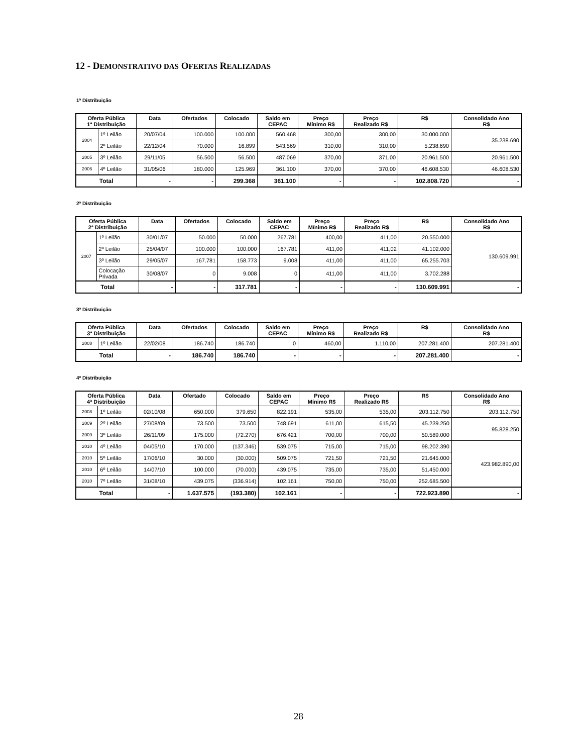12 - DEMONSTRATIVO DAS OFERTAS REALIZADAS
1ª Distribuição
| Oferta Pública 1ª Distribuição | | Data | Ofertados | Colocado | Saldo em CEPAC | Preço Mínimo R$ | Preço Realizado R$ | R$ | Consolidado Ano R$ |
| --- | --- | --- | --- | --- | --- | --- | --- | --- | --- |
| 2004 | 1º Leilão | 20/07/04 | 100.000 | 100.000 | 560.468 | 300,00 | 300,00 | 30.000.000 | 35.238.690 |
| | 2º Leilão | 22/12/04 | 70.000 | 16.899 | 543.569 | 310,00 | 310,00 | 5.238.690 | |
| 2005 | 3º Leilão | 29/11/05 | 56.500 | 56.500 | 487.069 | 370,00 | 371,00 | 20.961.500 | 20.961.500 |
| 2006 | 4º Leilão | 31/05/06 | 180.000 | 125.969 | 361.100 | 370,00 | 370,00 | 46.608.530 | 46.608.530 |
| Total | | - | - | 299.368 | 361.100 | - | - | 102.808.720 | - |
2ª Distribuição
| Oferta Pública 2ª Distribuição | | Data | Ofertados | Colocado | Saldo em CEPAC | Preço Mínimo R$ | Preço Realizado R$ | R$ | Consolidado Ano R$ |
| --- | --- | --- | --- | --- | --- | --- | --- | --- | --- |
| 2007 | 1º Leilão | 30/01/07 | 50.000 | 50.000 | 267.781 | 400,00 | 411,00 | 20.550.000 | 130.609.991 |
| | 2º Leilão | 25/04/07 | 100.000 | 100.000 | 167.781 | 411,00 | 411,02 | 41.102.000 | |
| | 3º Leilão | 29/05/07 | 167.781 | 158.773 | 9.008 | 411,00 | 411,00 | 65.255.703 | |
| | Colocação Privada | 30/08/07 | 0 | 9.008 | 0 | 411,00 | 411,00 | 3.702.288 | |
| Total | | - | - | 317.781 | - | - | - | 130.609.991 | - |
3ª Distribuição
| Oferta Pública 3ª Distribuição | | Data | Ofertados | Colocado | Saldo em CEPAC | Preço Mínimo R$ | Preço Realizado R$ | R$ | Consolidado Ano R$ |
| --- | --- | --- | --- | --- | --- | --- | --- | --- | --- |
| 2008 | 1º Leilão | 22/02/08 | 186.740 | 186.740 | 0 | 460,00 | 1.110,00 | 207.281.400 | 207.281.400 |
| Total | | - | 186.740 | 186.740 | - | - | - | 207.281.400 | - |
4ª Distribuição
| Oferta Pública 4ª Distribuição | | Data | Ofertado | Colocado | Saldo em CEPAC | Preço Mínimo R$ | Preço Realizado R$ | R$ | Consolidado Ano R$ |
| --- | --- | --- | --- | --- | --- | --- | --- | --- | --- |
| 2008 | 1º Leilão | 02/10/08 | 650.000 | 379.650 | 822.191 | 535,00 | 535,00 | 203.112.750 | 203.112.750 |
| 2009 | 2º Leilão | 27/08/09 | 73.500 | 73.500 | 748.691 | 611,00 | 615,50 | 45.239.250 | 95.828.250 |
| 2009 | 3º Leilão | 26/11/09 | 175.000 | (72.270) | 676.421 | 700,00 | 700,00 | 50.589.000 | |
| 2010 | 4º Leilão | 04/05/10 | 170.000 | (137.346) | 539.075 | 715,00 | 715,00 | 98.202.390 | 423.982.890,00 |
| 2010 | 5º Leilão | 17/06/10 | 30.000 | (30.000) | 509.075 | 721,50 | 721,50 | 21.645.000 | |
| 2010 | 6º Leilão | 14/07/10 | 100.000 | (70.000) | 439.075 | 735,00 | 735,00 | 51.450.000 | |
| 2010 | 7º Leilão | 31/08/10 | 439.075 | (336.914) | 102.161 | 750,00 | 750,00 | 252.685.500 | |
| Total | | - | 1.637.575 | (193.380) | 102.161 | - | - | 722.923.890 | - |
28